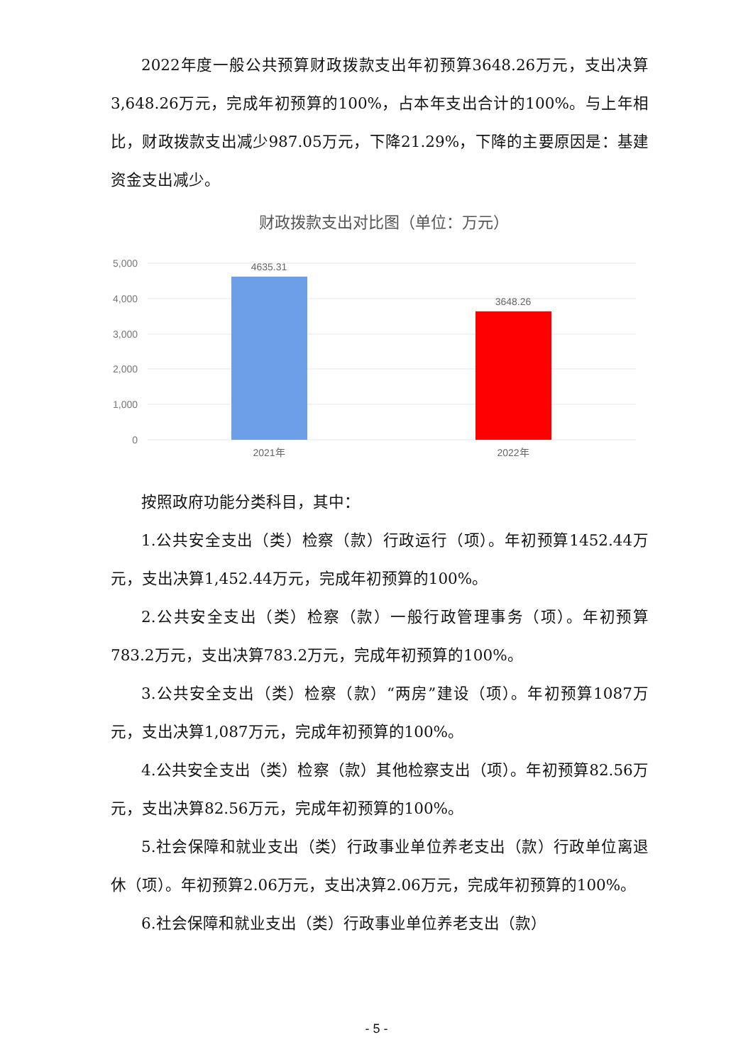2022年度一般公共预算财政拨款支出年初预算3648.26万元，支出决算3,648.26万元，完成年初预算的100%，占本年支出合计的100%。与上年相比，财政拨款支出减少987.05万元，下降21.29%，下降的主要原因是：基建资金支出减少。
财政拨款支出对比图（单位：万元）
5,000
4,000
3,000
2,000
1,000
0
4635.31
3648.26
2021年
2022年
按照政府功能分类科目，其中：
1.公共安全支出（类）检察（款）行政运行（项）。年初预算1452.44万元，支出决算1,452.44万元，完成年初预算的100%。
2.公共安全支出（类）检察（款）一般行政管理事务（项）。年初预算783.2万元，支出决算783.2万元，完成年初预算的100%。
3.公共安全支出（类）检察（款）“两房”建设（项）。年初预算1087万元，支出决算1,087万元，完成年初预算的100%。
4.公共安全支出（类）检察（款）其他检察支出（项）。年初预算82.56万元，支出决算82.56万元，完成年初预算的100%。
5.社会保障和就业支出（类）行政事业单位养老支出（款）行政单位离退休（项）。年初预算2.06万元，支出决算2.06万元，完成年初预算的100%。
6.社会保障和就业支出（类）行政事业单位养老支出（款）
- 5 -